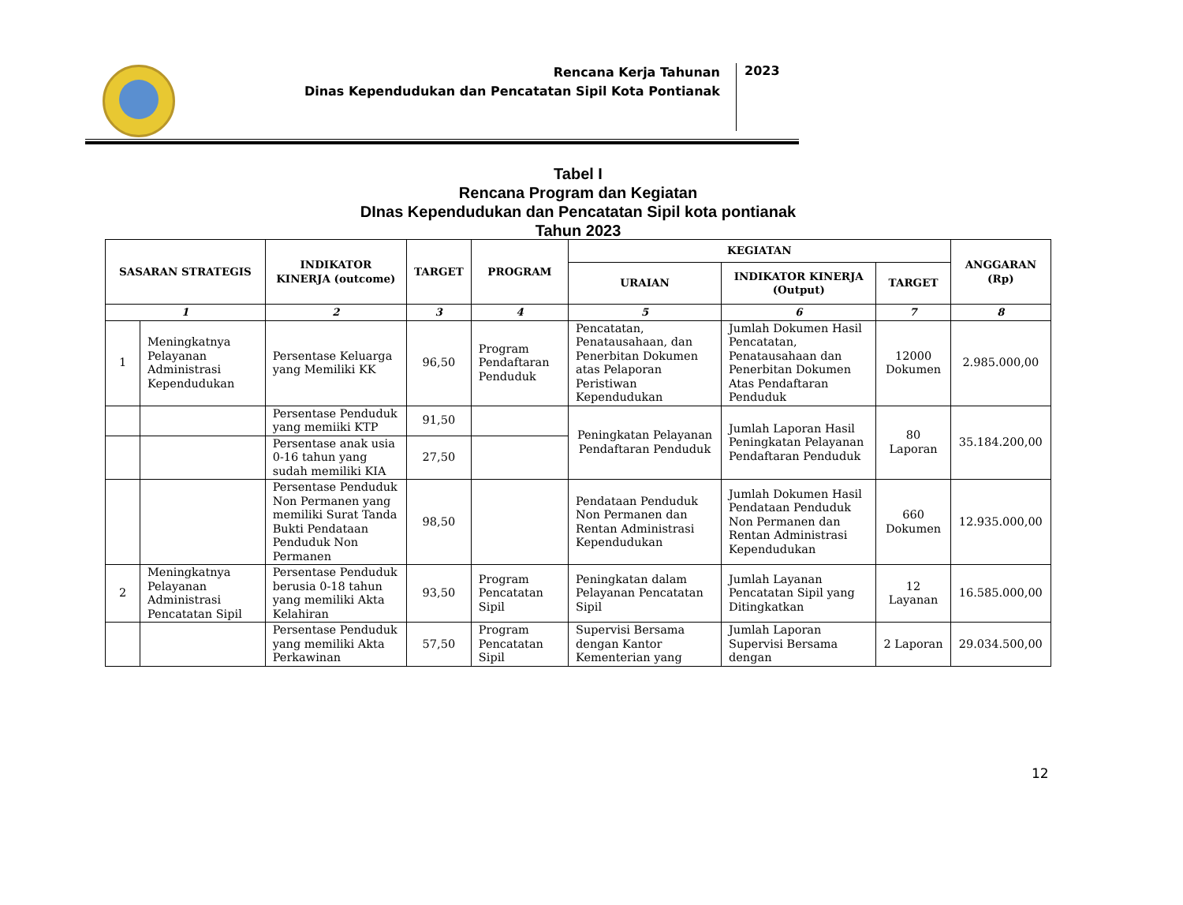Rencana Kerja Tahunan
Dinas Kependudukan dan Pencatatan Sipil Kota Pontianak
2023
Tabel I
Rencana Program dan Kegiatan
DInas Kependudukan dan Pencatatan Sipil kota pontianak
Tahun 2023
| SASARAN STRATEGIS | | INDIKATOR KINERJA (outcome) | TARGET | PROGRAM | KEGIATAN | | | ANGGARAN (Rp) |
| --- | --- | --- | --- | --- | --- | --- | --- | --- |
| | | | | | URAIAN | INDIKATOR KINERJA (Output) | TARGET | |
| 1 | | 2 | 3 | 4 | 5 | 6 | 7 | 8 |
| 1 | Meningkatnya Pelayanan Administrasi Kependudukan | Persentase Keluarga yang Memiliki KK | 96,50 | Program Pendaftaran Penduduk | Pencatatan, Penatausahaan, dan Penerbitan Dokumen atas Pelaporan Peristiwan Kependudukan | Jumlah Dokumen Hasil Pencatatan, Penatausahaan dan Penerbitan Dokumen Atas Pendaftaran Penduduk | 12000 Dokumen | 2.985.000,00 |
| | | Persentase Penduduk yang memiiki KTP | 91,50 | | Peningkatan Pelayanan Pendaftaran Penduduk | Jumlah Laporan Hasil Peningkatan Pelayanan Pendaftaran Penduduk | 80 Laporan | 35.184.200,00 |
| | | Persentase anak usia 0-16 tahun yang sudah memiliki KIA | 27,50 | | | | | |
| | | Persentase Penduduk Non Permanen yang memiliki Surat Tanda Bukti Pendataan Penduduk Non Permanen | 98,50 | | Pendataan Penduduk Non Permanen dan Rentan Administrasi Kependudukan | Jumlah Dokumen Hasil Pendataan Penduduk Non Permanen dan Rentan Administrasi Kependudukan | 660 Dokumen | 12.935.000,00 |
| 2 | Meningkatnya Pelayanan Administrasi Pencatatan Sipil | Persentase Penduduk berusia 0-18 tahun yang memiliki Akta Kelahiran | 93,50 | Program Pencatatan Sipil | Peningkatan dalam Pelayanan Pencatatan Sipil | Jumlah Layanan Pencatatan Sipil yang Ditingkatkan | 12 Layanan | 16.585.000,00 |
| | | Persentase Penduduk yang memiliki Akta Perkawinan | 57,50 | Program Pencatatan Sipil | Supervisi Bersama dengan Kantor Kementerian yang | Jumlah Laporan Supervisi Bersama dengan | 2 Laporan | 29.034.500,00 |
12